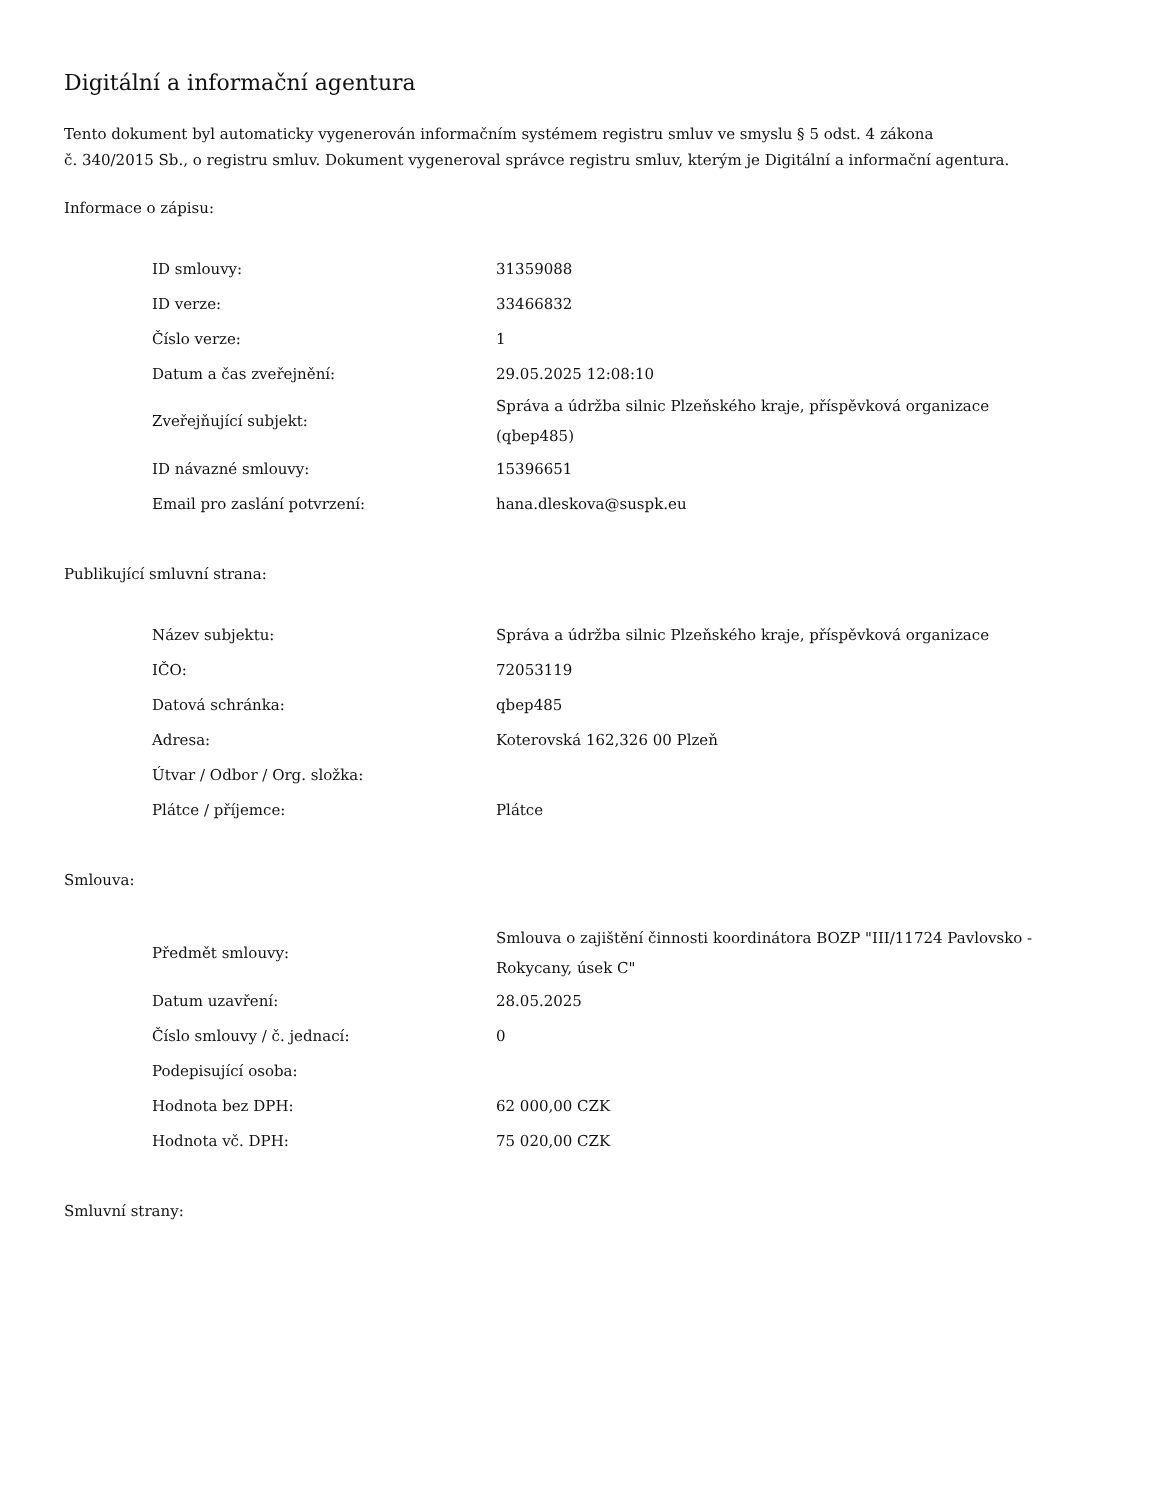Digitální a informační agentura
Tento dokument byl automaticky vygenerován informačním systémem registru smluv ve smyslu § 5 odst. 4 zákona
č. 340/2015 Sb., o registru smluv. Dokument vygeneroval správce registru smluv, kterým je Digitální a informační agentura.
Informace o zápisu:
| ID smlouvy: | 31359088 |
| ID verze: | 33466832 |
| Číslo verze: | 1 |
| Datum a čas zveřejnění: | 29.05.2025 12:08:10 |
| Zveřejňující subjekt: | Správa a údržba silnic Plzeňského kraje, příspěvková organizace (qbep485) |
| ID návazné smlouvy: | 15396651 |
| Email pro zaslání potvrzení: | hana.dleskova@suspk.eu |
Publikující smluvní strana:
| Název subjektu: | Správa a údržba silnic Plzeňského kraje, příspěvková organizace |
| IČO: | 72053119 |
| Datová schránka: | qbep485 |
| Adresa: | Koterovská 162,326 00 Plzeň |
| Útvar / Odbor / Org. složka: | |
| Plátce / příjemce: | Plátce |
Smlouva:
| Předmět smlouvy: | Smlouva o zajištění činnosti koordinátora BOZP "III/11724 Pavlovsko - Rokycany, úsek C" |
| Datum uzavření: | 28.05.2025 |
| Číslo smlouvy / č. jednací: | 0 |
| Podepisující osoba: | |
| Hodnota bez DPH: | 62 000,00 CZK |
| Hodnota vč. DPH: | 75 020,00 CZK |
Smluvní strany: